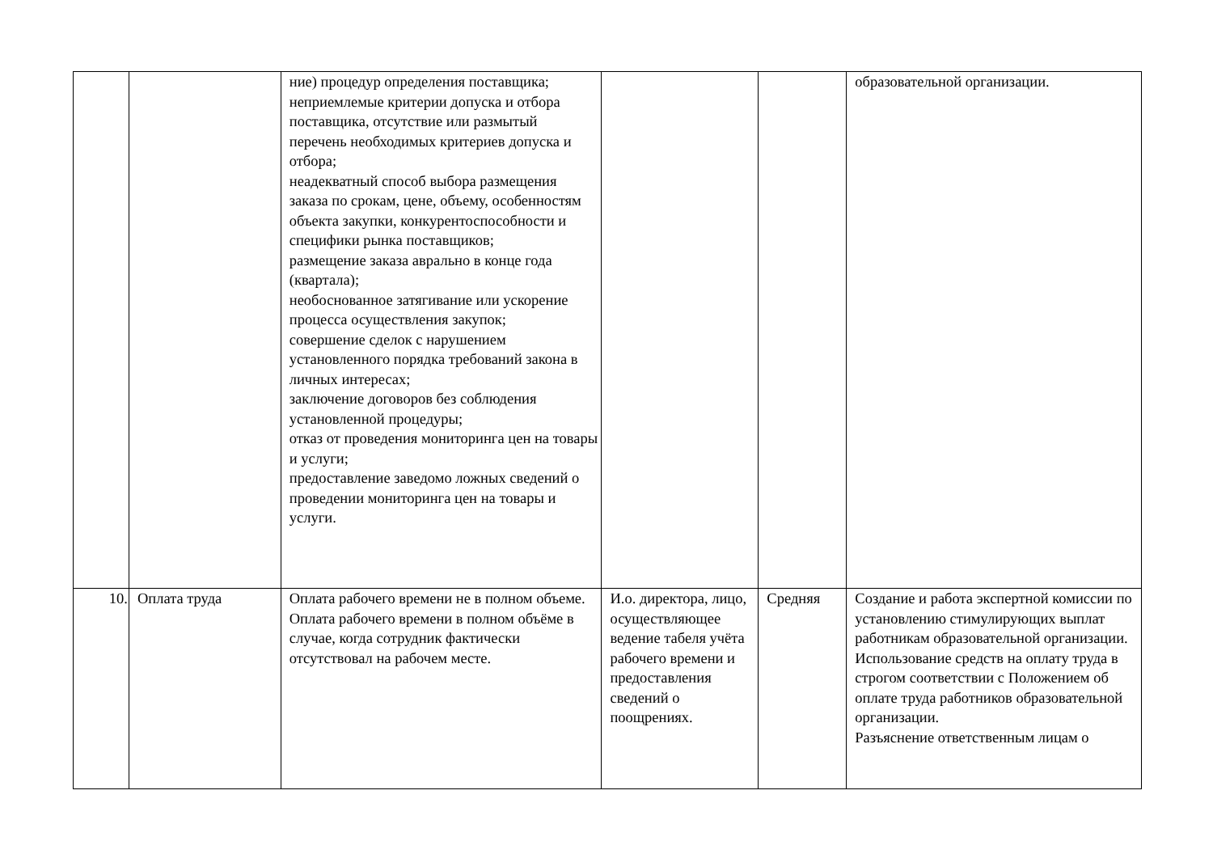| | | ние) процедур определения поставщика; неприемлемые критерии допуска и отбора поставщика, отсутствие или размытый перечень необходимых критериев допуска и отбора; неадекватный способ выбора размещения заказа по срокам, цене, объему, особенностям объекта закупки, конкурентоспособности и специфики рынка поставщиков; размещение заказа аврально в конце года (квартала); необоснованное затягивание или ускорение процесса осуществления закупок; совершение сделок с нарушением установленного порядка требований закона в личных интересах; заключение договоров без соблюдения установленной процедуры; отказ от проведения мониторинга цен на товары и услуги; предоставление заведомо ложных сведений о проведении мониторинга цен на товары и услуги. | | | образовательной организации. |
| 10. | Оплата труда | Оплата рабочего времени не в полном объеме. Оплата рабочего времени в полном объёме в случае, когда сотрудник фактически отсутствовал на рабочем месте. | И.о. директора, лицо, осуществляющее ведение табеля учёта рабочего времени и предоставления сведений о поощрениях. | Средняя | Создание и работа экспертной комиссии по установлению стимулирующих выплат работникам образовательной организации. Использование средств на оплату труда в строгом соответствии с Положением об оплате труда работников образовательной организации. Разъяснение ответственным лицам о |